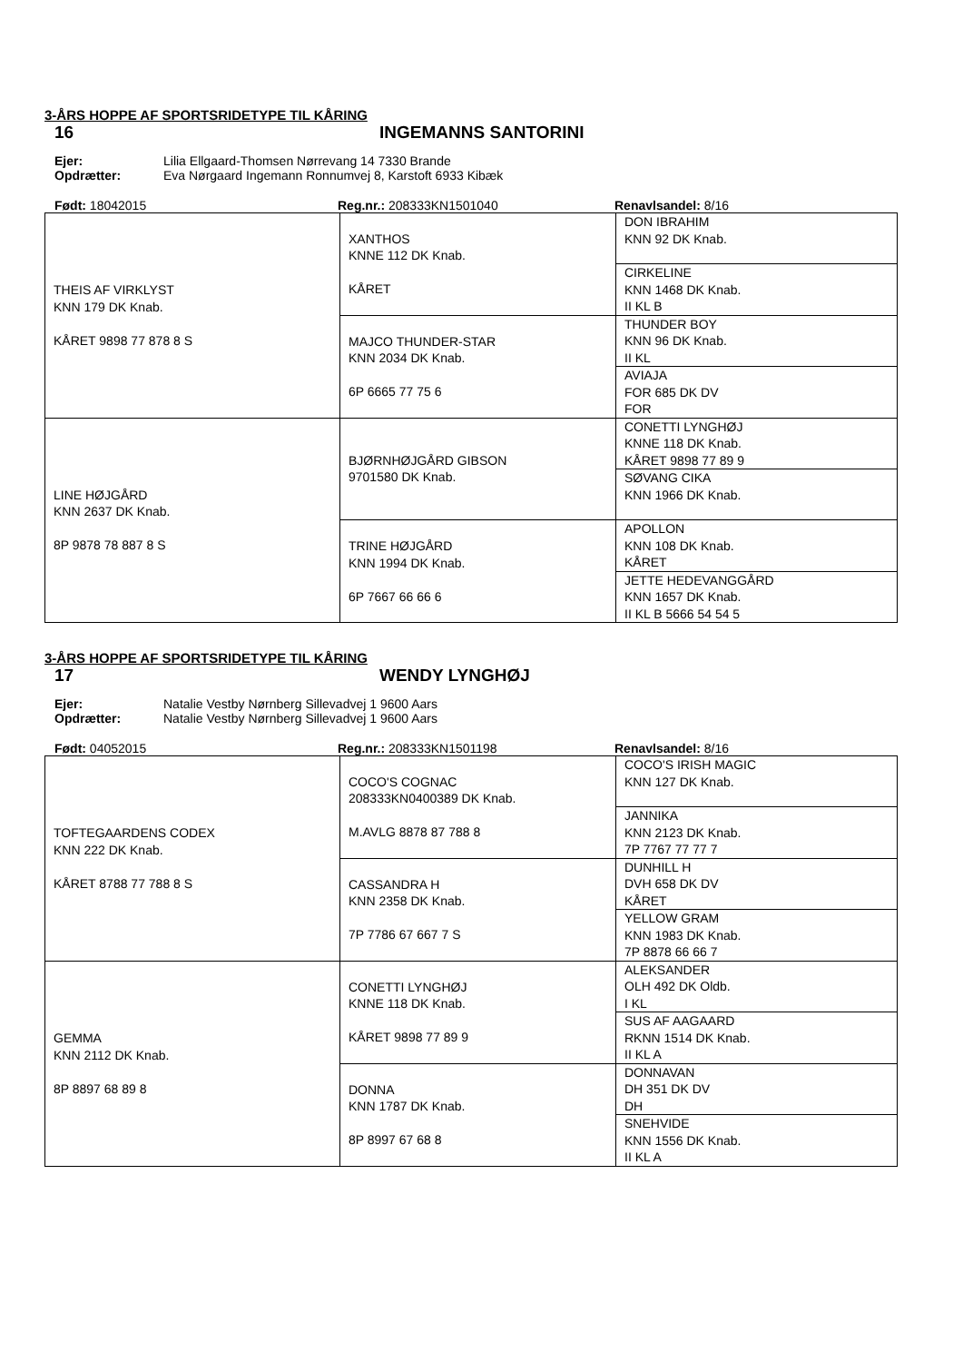3-ÅRS HOPPE AF SPORTSRIDETYPE TIL KÅRING
16 INGEMANNS SANTORINI
Ejer: Lilia Ellgaard-Thomsen Nørrevang 14 7330 Brande
Opdrætter: Eva Nørgaard Ingemann Ronnumvej 8, Karstoft 6933 Kibæk
Født: 18042015 Reg.nr.: 208333KN1501040 Renavlsandel: 8/16
| THEIS AF VIRKLYST KNN 179 DK Knab. KÅRET 9898 77 878 8 S | XANTHOS KNNE 112 DK Knab. KÅRET | DON IBRAHIM KNN 92 DK Knab. |
| | | CIRKELINE KNN 1468 DK Knab. II KL B |
| | MAJCO THUNDER-STAR KNN 2034 DK Knab. 6P 6665 77 75 6 | THUNDER BOY KNN 96 DK Knab. II KL |
| | | AVIAJA FOR 685 DK DV FOR |
| LINE HØJGÅRD KNN 2637 DK Knab. 8P 9878 78 887 8 S | BJØRNHØJGÅRD GIBSON 9701580 DK Knab. | CONETTI LYNGHØJ KNNE 118 DK Knab. KÅRET 9898 77 89 9 |
| | | SØVANG CIKA KNN 1966 DK Knab. |
| | TRINE HØJGÅRD KNN 1994 DK Knab. 6P 7667 66 66 6 | APOLLON KNN 108 DK Knab. KÅRET |
| | | JETTE HEDEVANGGÅRD KNN 1657 DK Knab. II KL B 5666 54 54 5 |
3-ÅRS HOPPE AF SPORTSRIDETYPE TIL KÅRING
17 WENDY LYNGHØJ
Ejer: Natalie Vestby Nørnberg Sillevadvej 1 9600 Aars
Opdrætter: Natalie Vestby Nørnberg Sillevadvej 1 9600 Aars
Født: 04052015 Reg.nr.: 208333KN1501198 Renavlsandel: 8/16
| TOFTEGAARDENS CODEX KNN 222 DK Knab. KÅRET 8788 77 788 8 S | COCO'S COGNAC 208333KN0400389 DK Knab. M.AVLG 8878 87 788 8 | COCO'S IRISH MAGIC KNN 127 DK Knab. |
| | | JANNIKA KNN 2123 DK Knab. 7P 7767 77 77 7 |
| | CASSANDRA H KNN 2358 DK Knab. 7P 7786 67 667 7 S | DUNHILL H DVH 658 DK DV KÅRET |
| | | YELLOW GRAM KNN 1983 DK Knab. 7P 8878 66 66 7 |
| GEMMA KNN 2112 DK Knab. 8P 8897 68 89 8 | CONETTI LYNGHØJ KNNE 118 DK Knab. KÅRET 9898 77 89 9 | ALEKSANDER OLH 492 DK Oldb. I KL |
| | | SUS AF AAGAARD RKNN 1514 DK Knab. II KL A |
| | DONNA KNN 1787 DK Knab. 8P 8997 67 68 8 | DONNAVAN DH 351 DK DV DH |
| | | SNEHVIDE KNN 1556 DK Knab. II KL A |